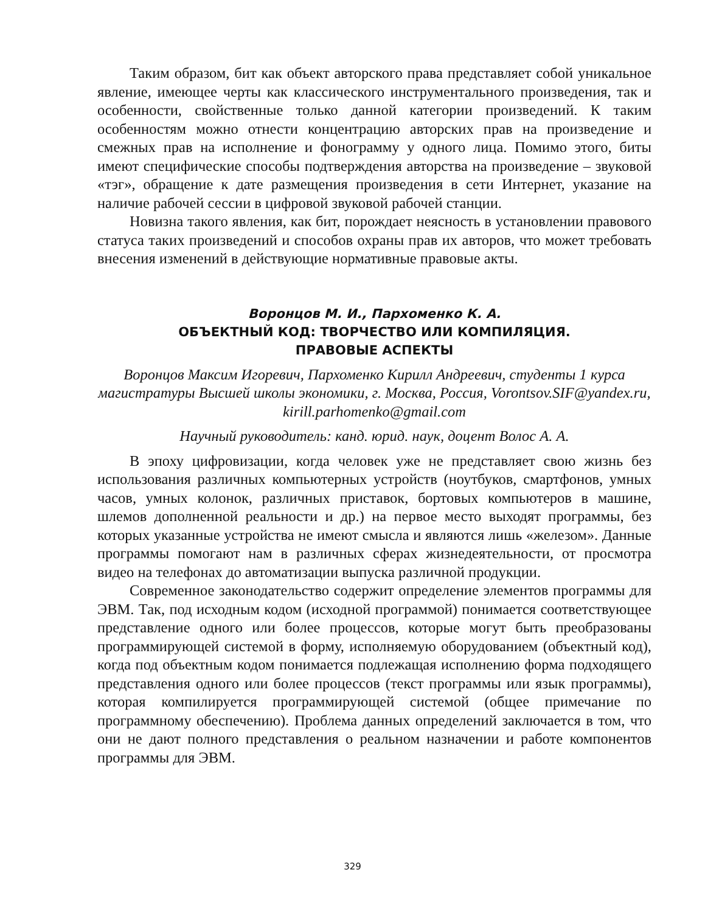Таким образом, бит как объект авторского права представляет собой уникальное явление, имеющее черты как классического инструментального произведения, так и особенности, свойственные только данной категории произведений. К таким особенностям можно отнести концентрацию авторских прав на произведение и смежных прав на исполнение и фонограмму у одного лица. Помимо этого, биты имеют специфические способы подтверждения авторства на произведение – звуковой «тэг», обращение к дате размещения произведения в сети Интернет, указание на наличие рабочей сессии в цифровой звуковой рабочей станции.
Новизна такого явления, как бит, порождает неясность в установлении правового статуса таких произведений и способов охраны прав их авторов, что может требовать внесения изменений в действующие нормативные правовые акты.
Воронцов М. И., Пархоменко К. А.
ОБЪЕКТНЫЙ КОД: ТВОРЧЕСТВО ИЛИ КОМПИЛЯЦИЯ.
ПРАВОВЫЕ АСПЕКТЫ
Воронцов Максим Игоревич, Пархоменко Кирилл Андреевич, студенты 1 курса магистратуры Высшей школы экономики, г. Москва, Россия, Vorontsov.SIF@yandex.ru, kirill.parhomenko@gmail.com
Научный руководитель: канд. юрид. наук, доцент Волос А. А.
В эпоху цифровизации, когда человек уже не представляет свою жизнь без использования различных компьютерных устройств (ноутбуков, смартфонов, умных часов, умных колонок, различных приставок, бортовых компьютеров в машине, шлемов дополненной реальности и др.) на первое место выходят программы, без которых указанные устройства не имеют смысла и являются лишь «железом». Данные программы помогают нам в различных сферах жизнедеятельности, от просмотра видео на телефонах до автоматизации выпуска различной продукции.
Современное законодательство содержит определение элементов программы для ЭВМ. Так, под исходным кодом (исходной программой) понимается соответствующее представление одного или более процессов, которые могут быть преобразованы программирующей системой в форму, исполняемую оборудованием (объектный код), когда под объектным кодом понимается подлежащая исполнению форма подходящего представления одного или более процессов (текст программы или язык программы), которая компилируется программирующей системой (общее примечание по программному обеспечению). Проблема данных определений заключается в том, что они не дают полного представления о реальном назначении и работе компонентов программы для ЭВМ.
329